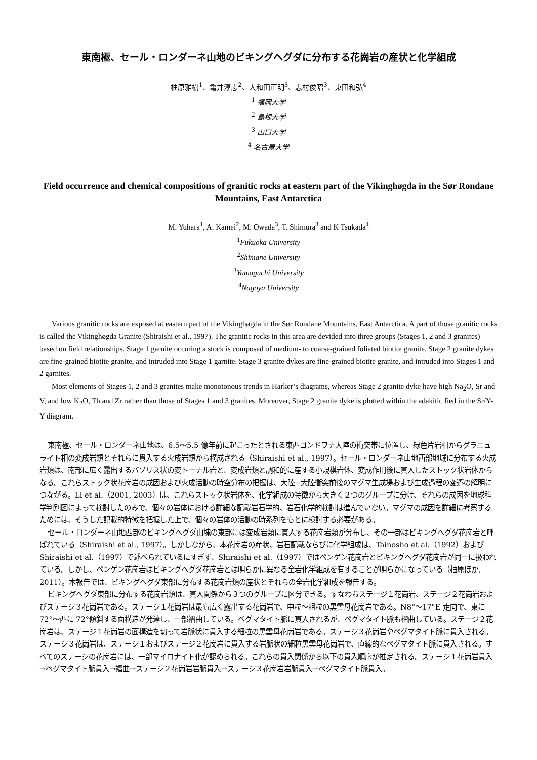東南極、セール・ロンダーネ山地のビキングヘグダに分布する花崗岩の産状と化学組成
柚原雅樹<sup>1</sup>、亀井淳志<sup>2</sup>、大和田正明<sup>3</sup>、志村俊昭<sup>3</sup>、束田和弘<sup>4</sup>
<sup>1</sup> 福岡大学
<sup>2</sup> 島根大学
<sup>3</sup> 山口大学
<sup>4</sup> 名古屋大学
Field occurrence and chemical compositions of granitic rocks at eastern part of the Vikinghøgda in the Sør Rondane Mountains, East Antarctica
M. Yuhara<sup>1</sup>, A. Kamei<sup>2</sup>, M. Owada<sup>3</sup>, T. Shimura<sup>3</sup> and K Tsukada<sup>4</sup>
<sup>1</sup> Fukuoka University
<sup>2</sup> Shimane University
<sup>3</sup> Yamaguchi University
<sup>4</sup> Nagoya University
Various granitic rocks are exposed at eastern part of the Vikinghøgda in the Sør Rondane Mountains, East Antarctica. A part of those granitic rocks is called the Vikinghøgda Granite (Shiraishi et al., 1997). The granitic rocks in this area are devided into three groups (Stages 1, 2 and 3 granites) based on field relationships. Stage 1 garnite occuring a stock is composed of medium- to coarse-grained foliated biotite granite. Stage 2 granite dykes are fine-grained biotite granite, and intruded into Stage 1 garnite. Stage 3 granite dykes are fine-grained biotite granite, and intruded into Stages 1 and 2 garnites.
Most elements of Stages 1, 2 and 3 granites make monotonous trends in Harker’s diagrams, whereas Stage 2 granite dyke have high Na<sub>2</sub>O, Sr and V, and low K<sub>2</sub>O, Th and Zr rather than those of Stages 1 and 3 granites. Moreover, Stage 2 granite dyke is plotted within the adakitic fied in the Sr/Y-Y diagram.
東南極、セール・ロンダーネ山地は、6.5〜5.5 億年前に起こったとされる東西ゴンドワナ大陸の衝突帯に位置し、緑色片岩相からグラニュライト相の変成岩類とそれらに貫入する火成岩類から構成される（Shiraishi et al., 1997）。セール・ロンダーネ山地西部地域に分布する火成岩類は、南部に広く露出するバソリス状の変トーナル岩と、変成岩類と調和的に産する小規模岩体、変成作用後に貫入したストック状岩体からなる。これらストック状花崗岩の成因および火成活動の時空分布の把握は、大陸−大陸衝突前後のマグマ生成場および生成過程の変遷の解明につながる。Li et al.（2001, 2003）は、これらストック状岩体を、化学組成の特徴から大きく２つのグループに分け、それらの成因を地球科学判別図によって検討したのみで、個々の岩体における詳細な記載岩石学的、岩石化学的検討は進んでいない。マグマの成因を詳細に考察するためには、そうした記載的特徴を把握した上で、個々の岩体の活動の時系列をもとに検討する必要がある。
セール・ロンダーネ山地西部のビキングヘグダ山塊の東部には変成岩類に貫入する花崗岩類が分布し、その一部はビキングヘグダ花崗岩と呼ばれている（Shiraishi et al., 1997）。しかしながら、本花崗岩の産状、岩石記載ならびに化学組成は、Tainosho et al.（1992）および Shiraishi et al.（1997）で述べられているにすぎず、Shiraishi et al.（1997）ではペンゲン花崗岩とビキングヘグダ花崗岩が同一に扱われている。しかし、ペンゲン花崗岩はビキングヘグダ花崗岩とは明らかに異なる全岩化学組成を有することが明らかになっている（柚原ほか, 2011）。本報告では、ビキングヘグダ東部に分布する花崗岩類の産状とそれらの全岩化学組成を報告する。
ビキングヘグダ東部に分布する花崗岩類は、貫入関係から３つのグループに区分できる。すなわちステージ１花崗岩、ステージ２花崗岩およびステージ３花崗岩である。ステージ１花崗岩は最も広く露出する花崗岩で、中粒〜粗粒の黒雲母花崗岩である。N8°〜17°E 走向で、東に 72°〜西に 72°傾斜する面構造が発達し、一部褶曲している。ペグマタイト脈に貫入されるが、ペグマタイト脈も褶曲している。ステージ２花崗岩は、ステージ１花崗岩の面構造を切って岩脈状に貫入する細粒の黒雲母花崗岩である。ステージ３花崗岩やペグマタイト脈に貫入される。ステージ３花崗岩は、ステージ１およびステージ２花崗岩に貫入する岩脈状の細粒黒雲母花崗岩で、直線的なペグマタイト脈に貫入される。すべてのステージの花崗岩には、一部マイロナイト化が認められる。これらの貫入関係から以下の貫入順序が推定される。ステージ１花崗岩貫入→ペグマタイト脈貫入→褶曲→ステージ２花崗岩岩脈貫入→ステージ３花崗岩岩脈貫入→ペグマタイト脈貫入。